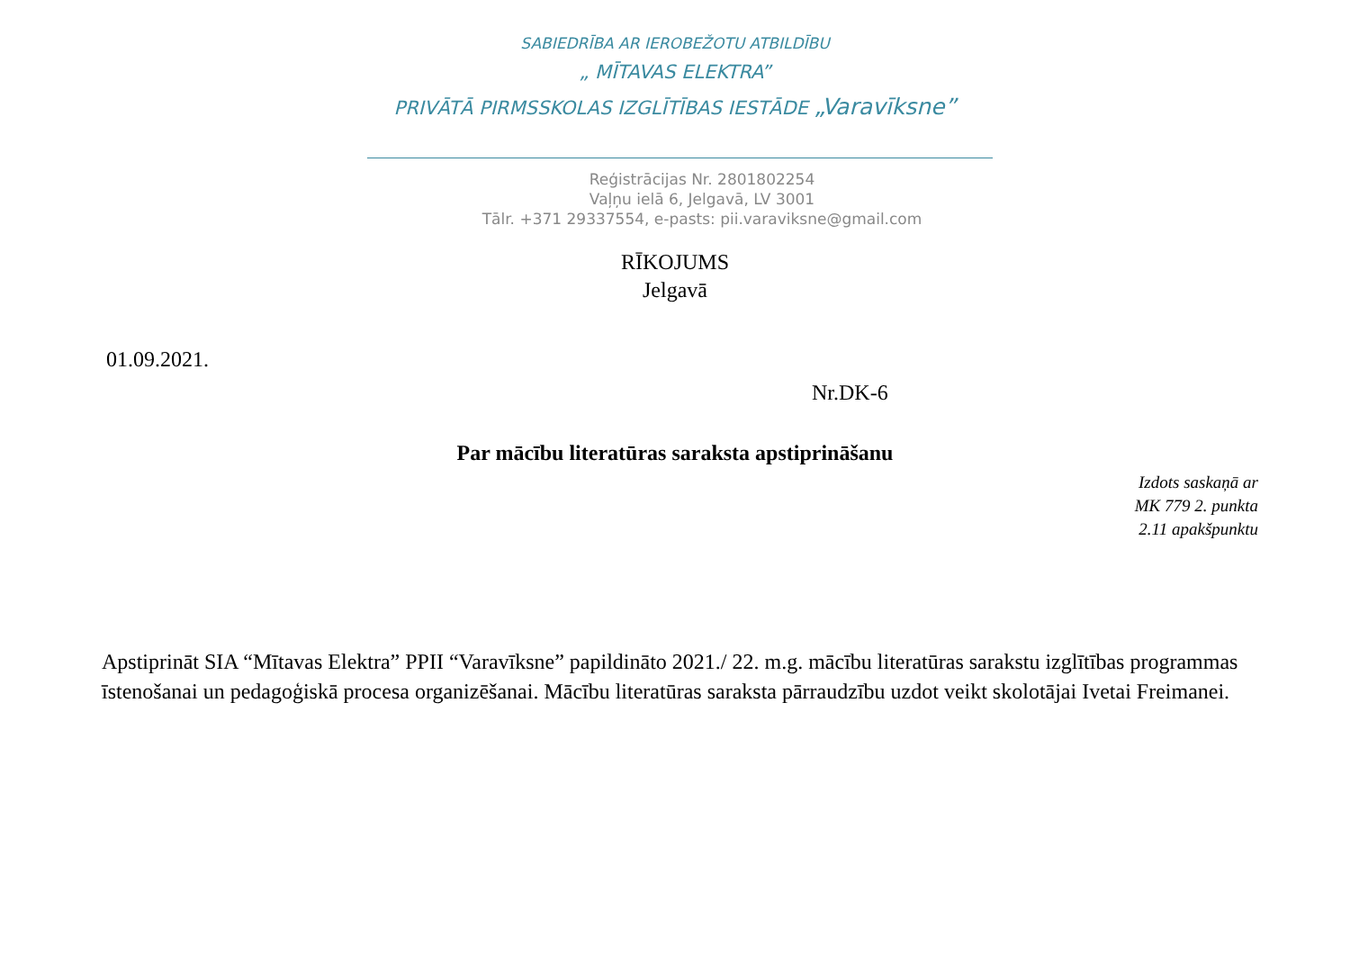SABIEDRĪBA AR IEROBEŽOTU ATBILDĪBU
„ MĪTAVAS ELEKTRA”
PRIVĀTĀ PIRMSSKOLAS IZGLĪTĪBAS IESTĀDE „Varavīksne”
Reģistrācijas Nr. 2801802254
Vaļņu ielā 6, Jelgavā, LV 3001
Tālr. +371 29337554, e-pasts: pii.varaviksne@gmail.com
RĪKOJUMS
Jelgavā
01.09.2021.
Nr.DK-6
Par mācību literatūras saraksta apstiprināšanu
Izdots saskaņā ar
MK 779 2. punkta
2.11 apakšpunktu
Apstiprināt SIA “Mītavas Elektra” PPII “Varavīksne” papildināto 2021./ 22. m.g. mācību literatūras sarakstu izglītības programmas īstenošanai un pedagoģiskā procesa organizēšanai. Mācību literatūras saraksta pārraudzību uzdot veikt skolotājai Ivetai Freimanei.